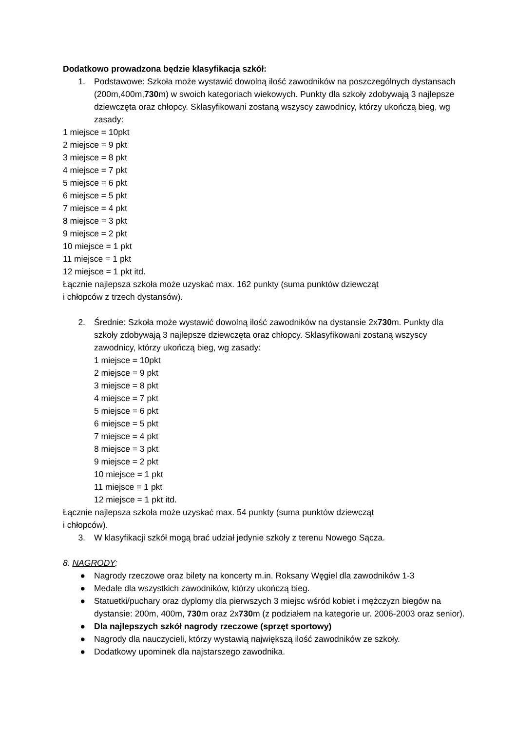Dodatkowo prowadzona będzie klasyfikacja szkół:
1. Podstawowe: Szkoła może wystawić dowolną ilość zawodników na poszczególnych dystansach (200m,400m,730m) w swoich kategoriach wiekowych. Punkty dla szkoły zdobywają 3 najlepsze dziewczęta oraz chłopcy. Sklasyfikowani zostaną wszyscy zawodnicy, którzy ukończą bieg, wg zasady:
1 miejsce = 10pkt
2 miejsce = 9 pkt
3 miejsce = 8 pkt
4 miejsce = 7 pkt
5 miejsce = 6 pkt
6 miejsce = 5 pkt
7 miejsce = 4 pkt
8 miejsce = 3 pkt
9 miejsce = 2 pkt
10 miejsce = 1 pkt
11 miejsce = 1 pkt
12 miejsce = 1 pkt itd.
Łącznie najlepsza szkoła może uzyskać max. 162 punkty (suma punktów dziewcząt
i chłopców z trzech dystansów).
2. Średnie: Szkoła może wystawić dowolną ilość zawodników na dystansie 2x730m. Punkty dla szkoły zdobywają 3 najlepsze dziewczęta oraz chłopcy. Sklasyfikowani zostaną wszyscy zawodnicy, którzy ukończą bieg, wg zasady:
1 miejsce = 10pkt
2 miejsce = 9 pkt
3 miejsce = 8 pkt
4 miejsce = 7 pkt
5 miejsce = 6 pkt
6 miejsce = 5 pkt
7 miejsce = 4 pkt
8 miejsce = 3 pkt
9 miejsce = 2 pkt
10 miejsce = 1 pkt
11 miejsce = 1 pkt
12 miejsce = 1 pkt itd.
Łącznie najlepsza szkoła może uzyskać max. 54 punkty (suma punktów dziewcząt
i chłopców).
3. W klasyfikacji szkół mogą brać udział jedynie szkoły z terenu Nowego Sącza.
8. NAGRODY:
● Nagrody rzeczowe oraz bilety na koncerty m.in. Roksany Węgiel dla zawodników 1-3
● Medale dla wszystkich zawodników, którzy ukończą bieg.
● Statuetki/puchary oraz dyplomy dla pierwszych 3 miejsc wśród kobiet i mężczyzn biegów na dystansie: 200m, 400m, 730m oraz 2x730m (z podziałem na kategorie ur. 2006-2003 oraz senior).
● Dla najlepszych szkół nagrody rzeczowe (sprzęt sportowy)
● Nagrody dla nauczycieli, którzy wystawią największą ilość zawodników ze szkoły.
● Dodatkowy upominek dla najstarszego zawodnika.